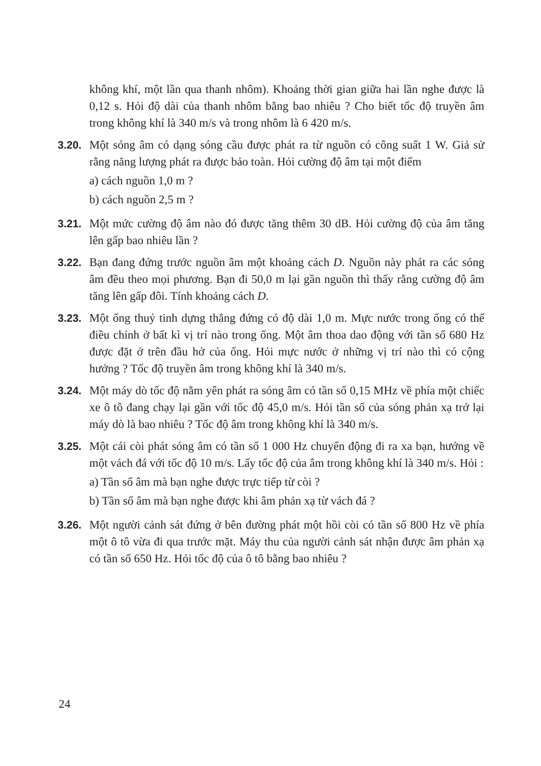không khí, một lần qua thanh nhôm). Khoảng thời gian giữa hai lần nghe được là 0,12 s. Hỏi độ dài của thanh nhôm bằng bao nhiêu ? Cho biết tốc độ truyền âm trong không khí là 340 m/s và trong nhôm là 6 420 m/s.
3.20.
Một sóng âm có dạng sóng cầu được phát ra từ nguồn có công suất 1 W. Giả sử rằng năng lượng phát ra được bảo toàn. Hỏi cường độ âm tại một điểm
a) cách nguồn 1,0 m ?
b) cách nguồn 2,5 m ?
3.21.
Một mức cường độ âm nào đó được tăng thêm 30 dB. Hỏi cường độ của âm tăng lên gấp bao nhiêu lần ?
3.22.
Bạn đang đứng trước nguồn âm một khoảng cách D. Nguồn này phát ra các sóng âm đều theo mọi phương. Bạn đi 50,0 m lại gần nguồn thì thấy rằng cường độ âm tăng lên gấp đôi. Tính khoảng cách D.
3.23.
Một ống thuỷ tinh dựng thẳng đứng có độ dài 1,0 m. Mực nước trong ống có thể điều chỉnh ở bất kì vị trí nào trong ống. Một âm thoa dao động với tần số 680 Hz được đặt ở trên đầu hở của ống. Hỏi mực nước ở những vị trí nào thì có cộng hưởng ? Tốc độ truyền âm trong không khí là 340 m/s.
3.24.
Một máy dò tốc độ nằm yên phát ra sóng âm có tần số 0,15 MHz về phía một chiếc xe ô tô đang chạy lại gần với tốc độ 45,0 m/s. Hỏi tần số của sóng phản xạ trở lại máy dò là bao nhiêu ? Tốc độ âm trong không khí là 340 m/s.
3.25.
Một cái còi phát sóng âm có tần số 1 000 Hz chuyển động đi ra xa bạn, hướng về một vách đá với tốc độ 10 m/s. Lấy tốc độ của âm trong không khí là 340 m/s. Hỏi :
a) Tần số âm mà bạn nghe được trực tiếp từ còi ?
b) Tần số âm mà bạn nghe được khi âm phản xạ từ vách đá ?
3.26.
Một người cảnh sát đứng ở bên đường phát một hồi còi có tần số 800 Hz về phía một ô tô vừa đi qua trước mặt. Máy thu của người cảnh sát nhận được âm phản xạ có tần số 650 Hz. Hỏi tốc độ của ô tô bằng bao nhiêu ?
24